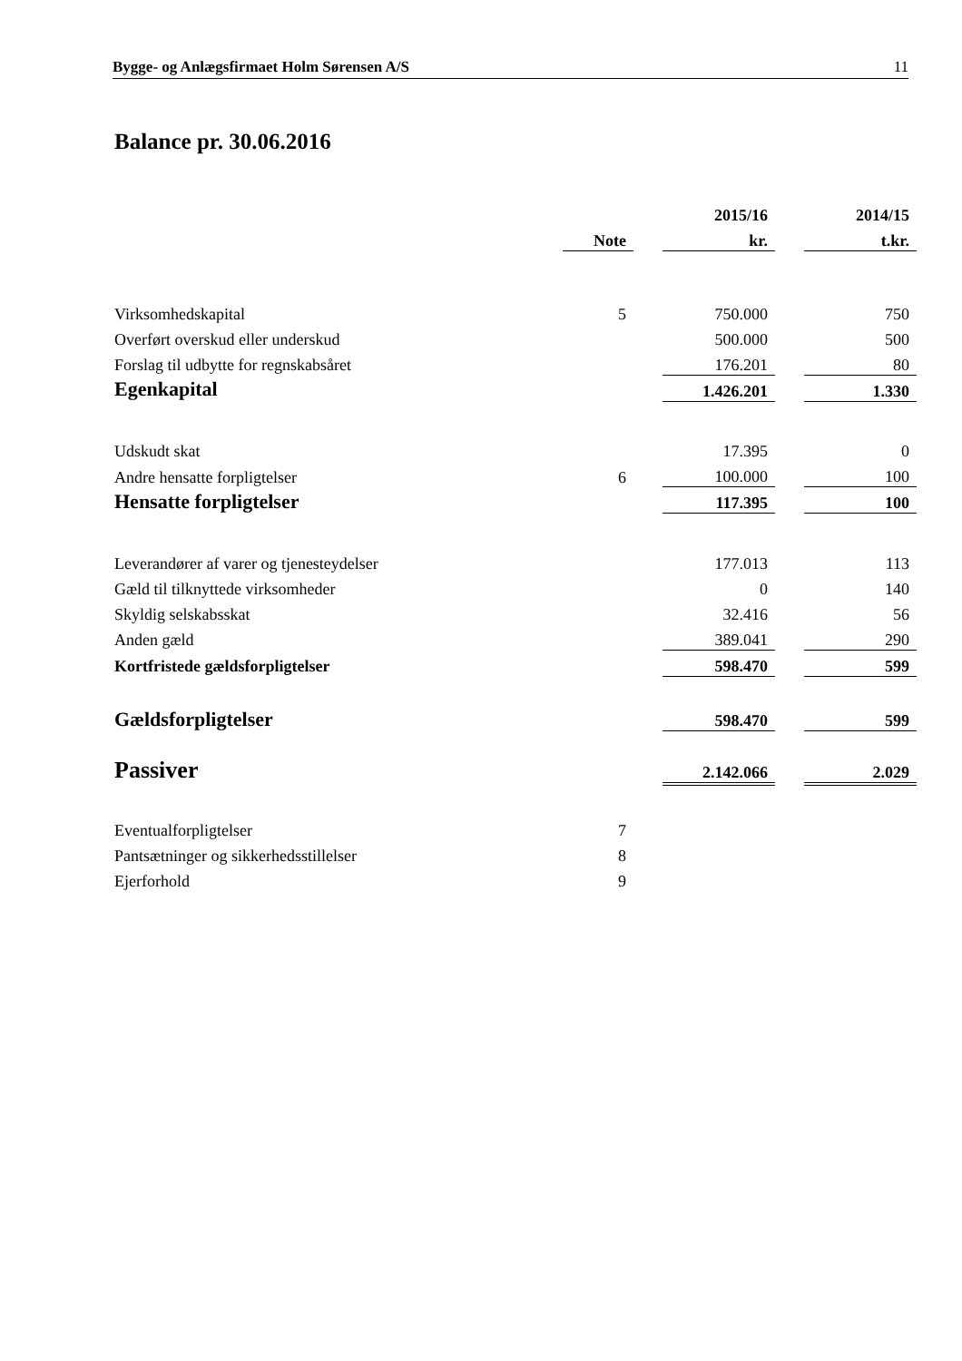Bygge- og Anlægsfirmaet Holm Sørensen A/S 11
Balance pr. 30.06.2016
| | | | 2015/16 | | 2014/15 |
| --- | --- | --- | --- | --- | --- |
| | Note | | kr. | | t.kr. |
| Virksomhedskapital | 5 | | 750.000 | | 750 |
| Overført overskud eller underskud | | | 500.000 | | 500 |
| Forslag til udbytte for regnskabsåret | | | 176.201 | | 80 |
| Egenkapital | | | 1.426.201 | | 1.330 |
| Udskudt skat | | | 17.395 | | 0 |
| Andre hensatte forpligtelser | 6 | | 100.000 | | 100 |
| Hensatte forpligtelser | | | 117.395 | | 100 |
| Leverandører af varer og tjenesteydelser | | | 177.013 | | 113 |
| Gæld til tilknyttede virksomheder | | | 0 | | 140 |
| Skyldig selskabsskat | | | 32.416 | | 56 |
| Anden gæld | | | 389.041 | | 290 |
| Kortfristede gældsforpligtelser | | | 598.470 | | 599 |
| Gældsforpligtelser | | | 598.470 | | 599 |
| Passiver | | | 2.142.066 | | 2.029 |
| Eventualforpligtelser | 7 | | | | |
| Pantsætninger og sikkerhedsstillelser | 8 | | | | |
| Ejerforhold | 9 | | | | |